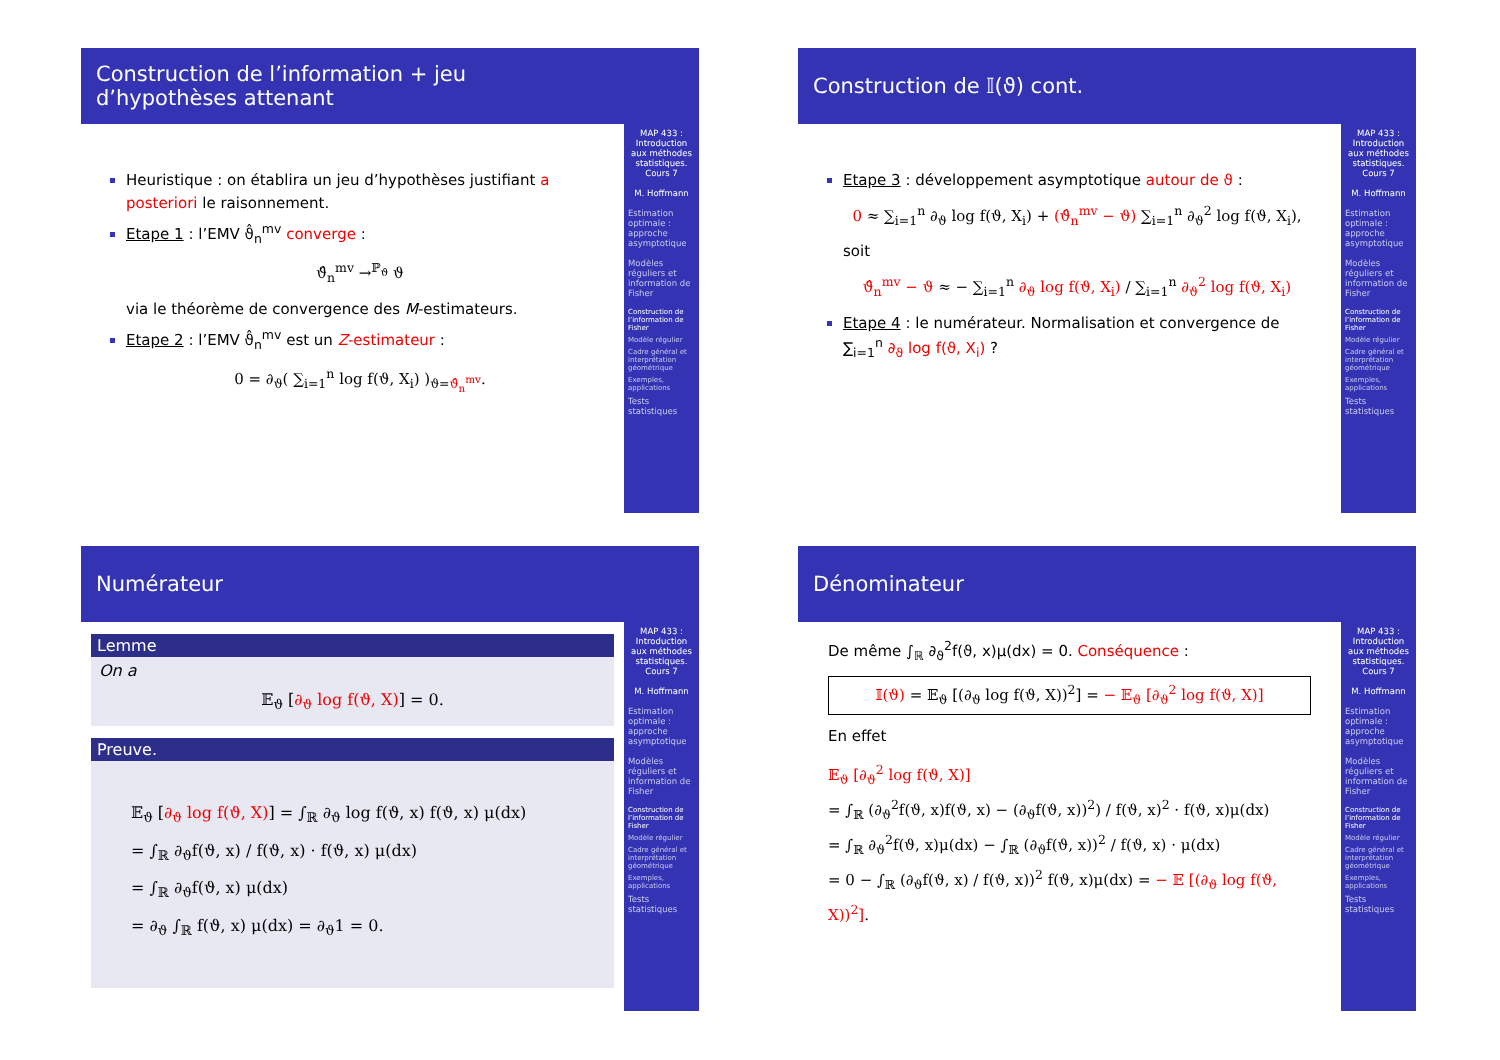Construction de l’information + jeu d’hypothèses attenant
Heuristique : on établira un jeu d’hypothèses justifiant a posteriori le raisonnement.
Etape 1 : l’EMV ϑ̂<sub>n</sub><sup>mv</sup> converge :
ϑ̂<sub>n</sub><sup>mv</sup> →<sup>ℙ<sub>ϑ</sub></sup> ϑ
via le théorème de convergence des M-estimateurs.
Etape 2 : l’EMV ϑ̂<sub>n</sub><sup>mv</sup> est un Z-estimateur :
0 = ∂<sub>ϑ</sub>( ∑<sub>i=1</sub><sup>n</sup> log f(ϑ, X<sub>i</sub>) )<sub>ϑ=ϑ̂<sub>n</sub><sup>mv</sup></sub>.
MAP 433 : Introduction aux méthodes statistiques. Cours 7
M. Hoffmann
Estimation optimale : approche asymptotique
Modèles réguliers et information de Fisher
Construction de l’information de Fisher
Modèle régulier
Cadre général et interprétation géométrique
Exemples, applications
Tests statistiques
Construction de 𝕀(ϑ) cont.
Etape 3 : développement asymptotique autour de ϑ :
0 ≈ ∑<sub>i=1</sub><sup>n</sup> ∂<sub>ϑ</sub> log f(ϑ, X<sub>i</sub>) + (ϑ̂<sub>n</sub><sup>mv</sup> − ϑ) ∑<sub>i=1</sub><sup>n</sup> ∂<sub>ϑ</sub><sup>2</sup> log f(ϑ, X<sub>i</sub>),
soit
ϑ̂<sub>n</sub><sup>mv</sup> − ϑ ≈ − ∑<sub>i=1</sub><sup>n</sup> ∂<sub>ϑ</sub> log f(ϑ, X<sub>i</sub>) / ∑<sub>i=1</sub><sup>n</sup> ∂<sub>ϑ</sub><sup>2</sup> log f(ϑ, X<sub>i</sub>)
Etape 4 : le numérateur. Normalisation et convergence de ∑<sub>i=1</sub><sup>n</sup> ∂<sub>ϑ</sub> log f(ϑ, X<sub>i</sub>) ?
MAP 433 : Introduction aux méthodes statistiques. Cours 7
M. Hoffmann
Estimation optimale : approche asymptotique
Modèles réguliers et information de Fisher
Construction de l’information de Fisher
Modèle régulier
Cadre général et interprétation géométrique
Exemples, applications
Tests statistiques
Numérateur
Lemme
On a
𝔼<sub>ϑ</sub> [∂<sub>ϑ</sub> log f(ϑ, X)] = 0.
Preuve.
𝔼<sub>ϑ</sub> [∂<sub>ϑ</sub> log f(ϑ, X)] = ∫<sub>ℝ</sub> ∂<sub>ϑ</sub> log f(ϑ, x) f(ϑ, x) μ(dx)
= ∫<sub>ℝ</sub> ∂<sub>ϑ</sub>f(ϑ, x) / f(ϑ, x) · f(ϑ, x) μ(dx)
= ∫<sub>ℝ</sub> ∂<sub>ϑ</sub>f(ϑ, x) μ(dx)
= ∂<sub>ϑ</sub> ∫<sub>ℝ</sub> f(ϑ, x) μ(dx) = ∂<sub>ϑ</sub>1 = 0.
MAP 433 : Introduction aux méthodes statistiques. Cours 7
M. Hoffmann
Estimation optimale : approche asymptotique
Modèles réguliers et information de Fisher
Construction de l’information de Fisher
Modèle régulier
Cadre général et interprétation géométrique
Exemples, applications
Tests statistiques
Dénominateur
De même ∫<sub>ℝ</sub> ∂<sub>ϑ</sub><sup>2</sup>f(ϑ, x)μ(dx) = 0. Conséquence :
𝕀(ϑ) = 𝔼<sub>ϑ</sub> [(∂<sub>ϑ</sub> log f(ϑ, X))<sup>2</sup>] = − 𝔼<sub>ϑ</sub> [∂<sub>ϑ</sub><sup>2</sup> log f(ϑ, X)]
En effet
𝔼<sub>ϑ</sub> [∂<sub>ϑ</sub><sup>2</sup> log f(ϑ, X)]
= ∫<sub>ℝ</sub> (∂<sub>ϑ</sub><sup>2</sup>f(ϑ, x)f(ϑ, x) − (∂<sub>ϑ</sub>f(ϑ, x))<sup>2</sup>) / f(ϑ, x)<sup>2</sup> · f(ϑ, x)μ(dx)
= ∫<sub>ℝ</sub> ∂<sub>ϑ</sub><sup>2</sup>f(ϑ, x)μ(dx) − ∫<sub>ℝ</sub> (∂<sub>ϑ</sub>f(ϑ, x))<sup>2</sup> / f(ϑ, x) · μ(dx)
= 0 − ∫<sub>ℝ</sub> (∂<sub>ϑ</sub>f(ϑ, x) / f(ϑ, x))<sup>2</sup> f(ϑ, x)μ(dx) = − 𝔼 [(∂<sub>ϑ</sub> log f(ϑ, X))<sup>2</sup>].
MAP 433 : Introduction aux méthodes statistiques. Cours 7
M. Hoffmann
Estimation optimale : approche asymptotique
Modèles réguliers et information de Fisher
Construction de l’information de Fisher
Modèle régulier
Cadre général et interprétation géométrique
Exemples, applications
Tests statistiques